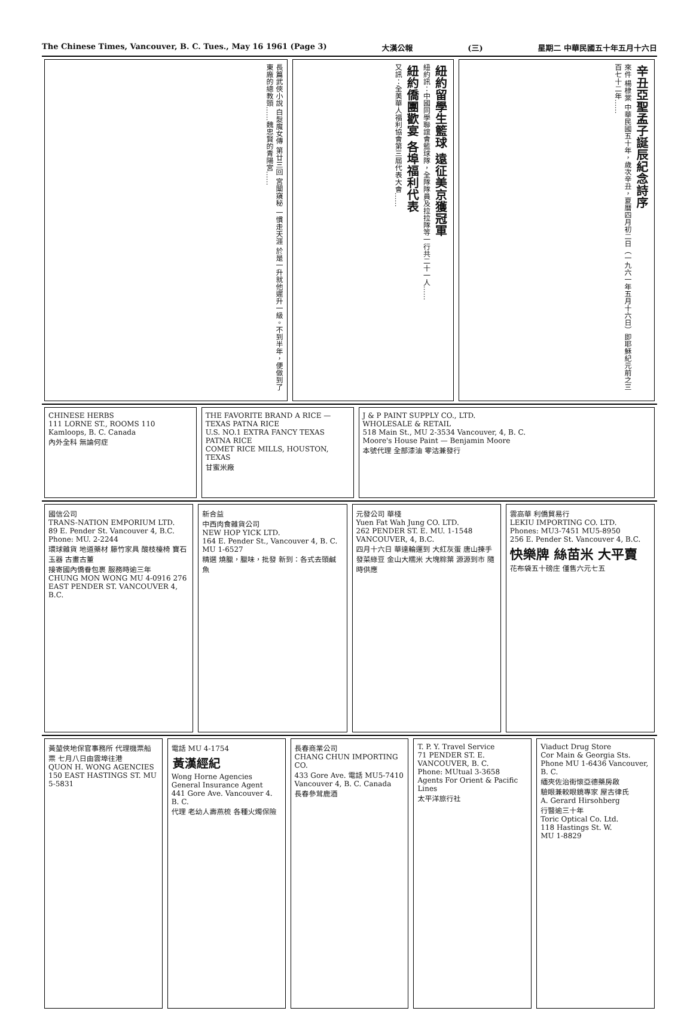The Chinese Times, Vancouver, B. C. Tues., May 16 1961 (Page 3) 大漢公報 (三) 星期二 中華民國五十年五月十六日
長篇武俠小說 白髮魔女傳 第廿三回 宮闈窺秘 一慣走天涯 於是一升就他遲升一級。不到半年，便做到了東廠的總教頭……魏忠賢的青陽宮……
紐約留學生籃球 遠征美京獲冠軍
紐約訊：中國同學聯誼會籃球隊，全隊隊員及拉拉隊等一行共二十一人……
紐約僑團歡宴 各埠福利代表
又訊：全美華人福利協會第三屆代表大會……
辛丑亞聖孟子誕辰紀念詩序
來件 楊棣棠 中華民國五十年，歲次辛丑，夏曆四月初二日（一九六一年五月十六日）即耶穌紀元前之三百七十二年……
CHINESE HERBS
111 LORNE ST., ROOMS 110
Kamloops, B. C. Canada
內外全科 無論何症
THE FAVORITE BRAND A RICE — TEXAS PATNA RICE
U.S. NO.1 EXTRA FANCY TEXAS PATNA RICE
COMET RICE MILLS, HOUSTON, TEXAS
甘蜜米廠
J & P PAINT SUPPLY CO., LTD.
WHOLESALE & RETAIL
518 Main St., MU 2-3534 Vancouver, 4, B. C.
Moore's House Paint — Benjamin Moore
本號代理 全部漆油 零沽兼發行
國信公司
TRANS-NATION EMPORIUM LTD.
89 E. Pender St. Vancouver 4, B.C.
Phone: MU. 2-2244
環球雜貨 地道藥材 籐竹家具 酸枝檯椅 寶石玉器 古畫古董
接寄國內僑眷包裹 服務時逾三年
CHUNG MON WONG MU 4-0916 276 EAST PENDER ST. VANCOUVER 4, B.C.
新合益
中西肉食雜貨公司
NEW HOP YICK LTD.
164 E. Pender St., Vancouver 4, B. C.
MU 1-6527
精選 燒臘，臘味，批發 新到：各式去頭鹹魚
元發公司 華棧
Yuen Fat Wah Jung CO. LTD.
262 PENDER ST. E. MU. 1-1548 VANCOUVER, 4, B.C.
四月十六日 華達輪運到 大紅灰蛋 唐山揀手發菜綠豆 金山大糯米 大塊粽葉 源源到市 隨時供應
雲高華 利僑貿易行
LEKIU IMPORTING CO. LTD.
Phones: MU3-7451 MU5-8950
256 E. Pender St. Vancouver 4, B.C.
快樂牌 絲苗米 大平賣
花布袋五十磅庄 僅售六元七五
黃堃俠地保官事務所 代理機票船票 七月八日由雲埠往港
QUON H. WONG AGENCIES 150 EAST HASTINGS ST. MU 5-5831
電話 MU 4-1754
黃漢經紀
Wong Horne Agencies
General Insurance Agent
441 Gore Ave. Vancouver 4. B. C.
代理 老幼人壽燕梳 各種火燭保險
長春商業公司
CHANG CHUN IMPORTING CO.
433 Gore Ave. 電話 MU5-7410
Vancouver 4, B. C. Canada
長春參茸鹿酒
T. P. Y. Travel Service
71 PENDER ST. E. VANCOUVER, B. C.
Phone: MUtual 3-3658
Agents For Orient & Pacific Lines
太平洋旅行社
Viaduct Drug Store
Cor Main & Georgia Sts.
Phone MU 1-6436 Vancouver, B. C.
緬夾佐治街懷亞德藥房啟
驗眼兼較眼鏡專家 屋古律氏
A. Gerard Hirsohberg
行醫逾三十年
Toric Optical Co. Ltd.
118 Hastings St. W.
MU 1-8829